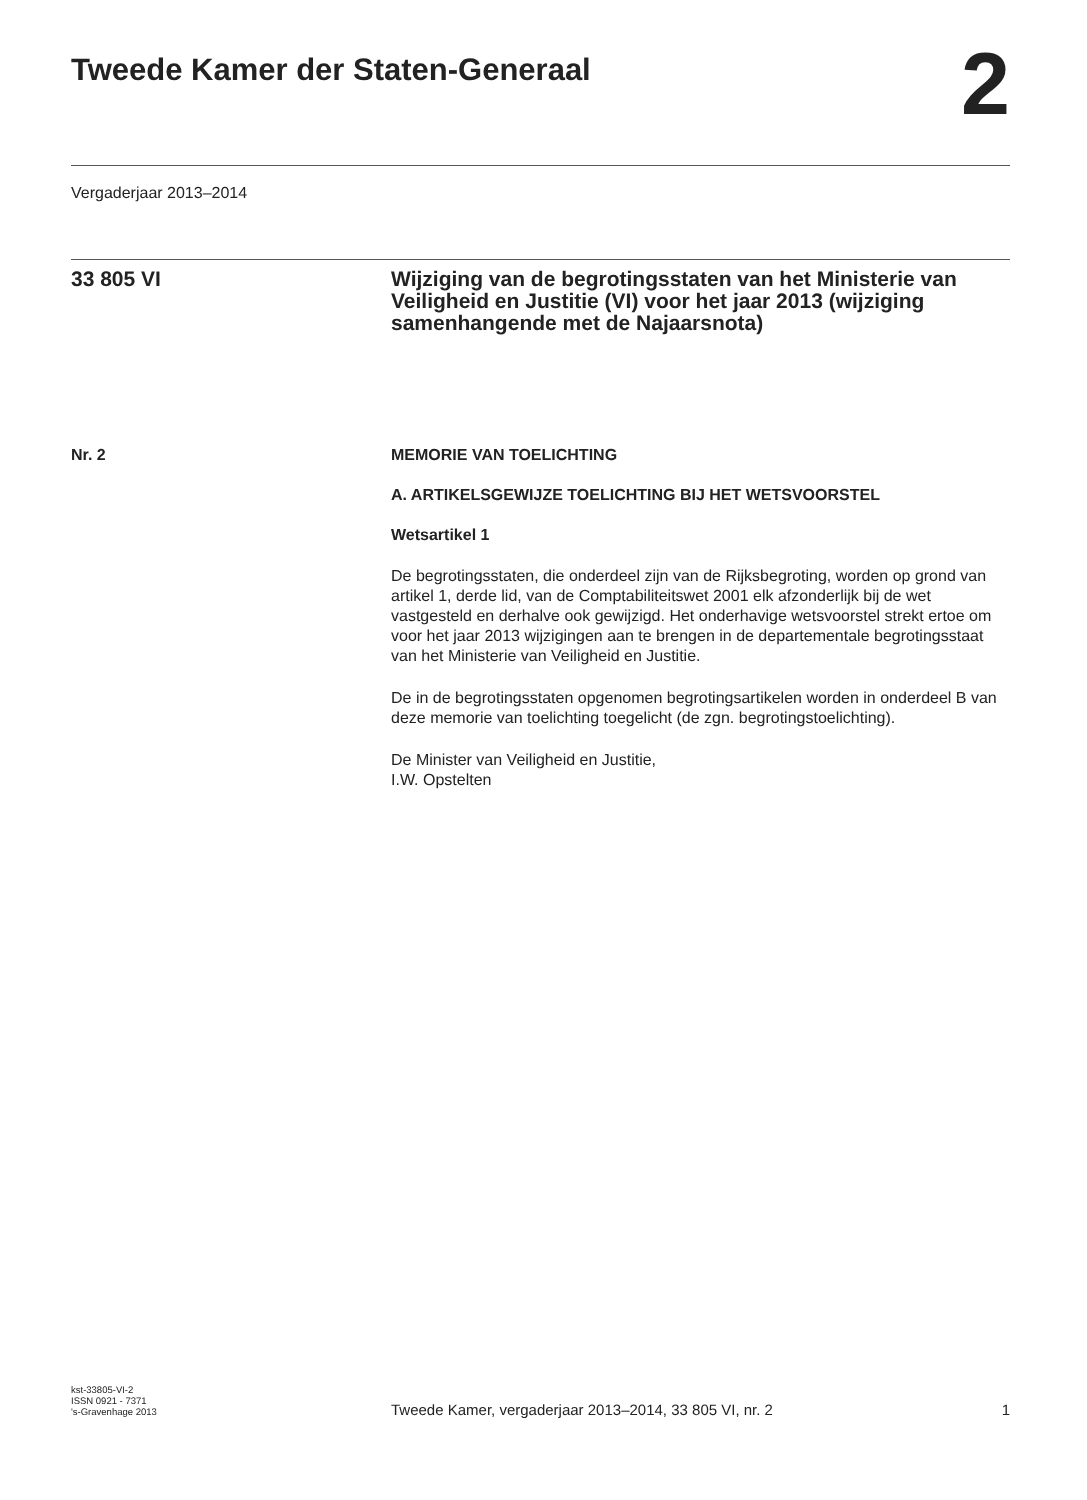Tweede Kamer der Staten-Generaal
2
Vergaderjaar 2013–2014
33 805 VI Wijziging van de begrotingsstaten van het Ministerie van Veiligheid en Justitie (VI) voor het jaar 2013 (wijziging samenhangende met de Najaarsnota)
Nr. 2 MEMORIE VAN TOELICHTING
A. ARTIKELSGEWIJZE TOELICHTING BIJ HET WETSVOORSTEL
Wetsartikel 1
De begrotingsstaten, die onderdeel zijn van de Rijksbegroting, worden op grond van artikel 1, derde lid, van de Comptabiliteitswet 2001 elk afzonderlijk bij de wet vastgesteld en derhalve ook gewijzigd. Het onderhavige wetsvoorstel strekt ertoe om voor het jaar 2013 wijzigingen aan te brengen in de departementale begrotingsstaat van het Ministerie van Veiligheid en Justitie.
De in de begrotingsstaten opgenomen begrotingsartikelen worden in onderdeel B van deze memorie van toelichting toegelicht (de zgn. begrotingstoelichting).
De Minister van Veiligheid en Justitie,
I.W. Opstelten
kst-33805-VI-2
ISSN 0921 - 7371
's-Gravenhage 2013
Tweede Kamer, vergaderjaar 2013–2014, 33 805 VI, nr. 2
1